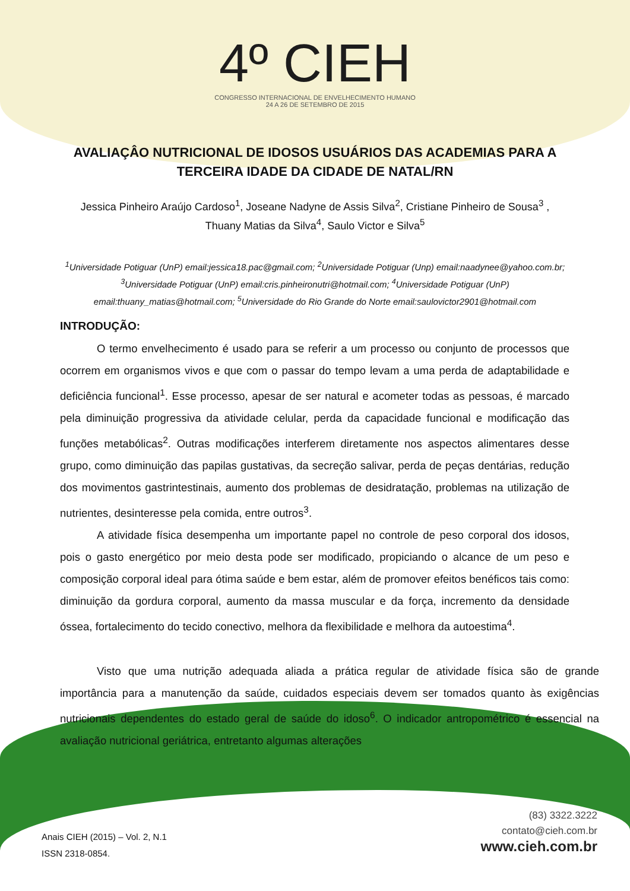4º CIEH
CONGRESSO INTERNACIONAL DE ENVELHECIMENTO HUMANO
24 A 26 DE SETEMBRO DE 2015
AVALIAÇÂO NUTRICIONAL DE IDOSOS USUÁRIOS DAS ACADEMIAS PARA A TERCEIRA IDADE DA CIDADE DE NATAL/RN
Jessica Pinheiro Araújo Cardoso<sup>1</sup>, Joseane Nadyne de Assis Silva<sup>2</sup>, Cristiane Pinheiro de Sousa<sup>3</sup> , Thuany Matias da Silva<sup>4</sup>, Saulo Victor e Silva<sup>5</sup>
<sup>1</sup> Universidade Potiguar (UnP) email:jessica18.pac@gmail.com; <sup>2</sup>Universidade Potiguar (Unp) email:naadynee@yahoo.com.br; <sup>3</sup>Universidade Potiguar (UnP) email:cris.pinheironutri@hotmail.com; <sup>4</sup>Universidade Potiguar (UnP) email:thuany_matias@hotmail.com; <sup>5</sup>Universidade do Rio Grande do Norte email:saulovictor2901@hotmail.com
INTRODUÇÃO:
O termo envelhecimento é usado para se referir a um processo ou conjunto de processos que ocorrem em organismos vivos e que com o passar do tempo levam a uma perda de adaptabilidade e deficiência funcional<sup>1</sup>. Esse processo, apesar de ser natural e acometer todas as pessoas, é marcado pela diminuição progressiva da atividade celular, perda da capacidade funcional e modificação das funções metabólicas<sup>2</sup>. Outras modificações interferem diretamente nos aspectos alimentares desse grupo, como diminuição das papilas gustativas, da secreção salivar, perda de peças dentárias, redução dos movimentos gastrintestinais, aumento dos problemas de desidratação, problemas na utilização de nutrientes, desinteresse pela comida, entre outros<sup>3</sup>.
A atividade física desempenha um importante papel no controle de peso corporal dos idosos, pois o gasto energético por meio desta pode ser modificado, propiciando o alcance de um peso e composição corporal ideal para ótima saúde e bem estar, além de promover efeitos benéficos tais como: diminuição da gordura corporal, aumento da massa muscular e da força, incremento da densidade óssea, fortalecimento do tecido conectivo, melhora da flexibilidade e melhora da autoestima<sup>4</sup>.
Visto que uma nutrição adequada aliada a prática regular de atividade física são de grande importância para a manutenção da saúde, cuidados especiais devem ser tomados quanto às exigências nutricionais dependentes do estado geral de saúde do idoso<sup>6</sup>. O indicador antropométrico é essencial na avaliação nutricional geriátrica, entretanto algumas alterações
(83) 3322.3222
contato@cieh.com.br
www.cieh.com.br
Anais CIEH (2015) – Vol. 2, N.1
ISSN 2318-0854.